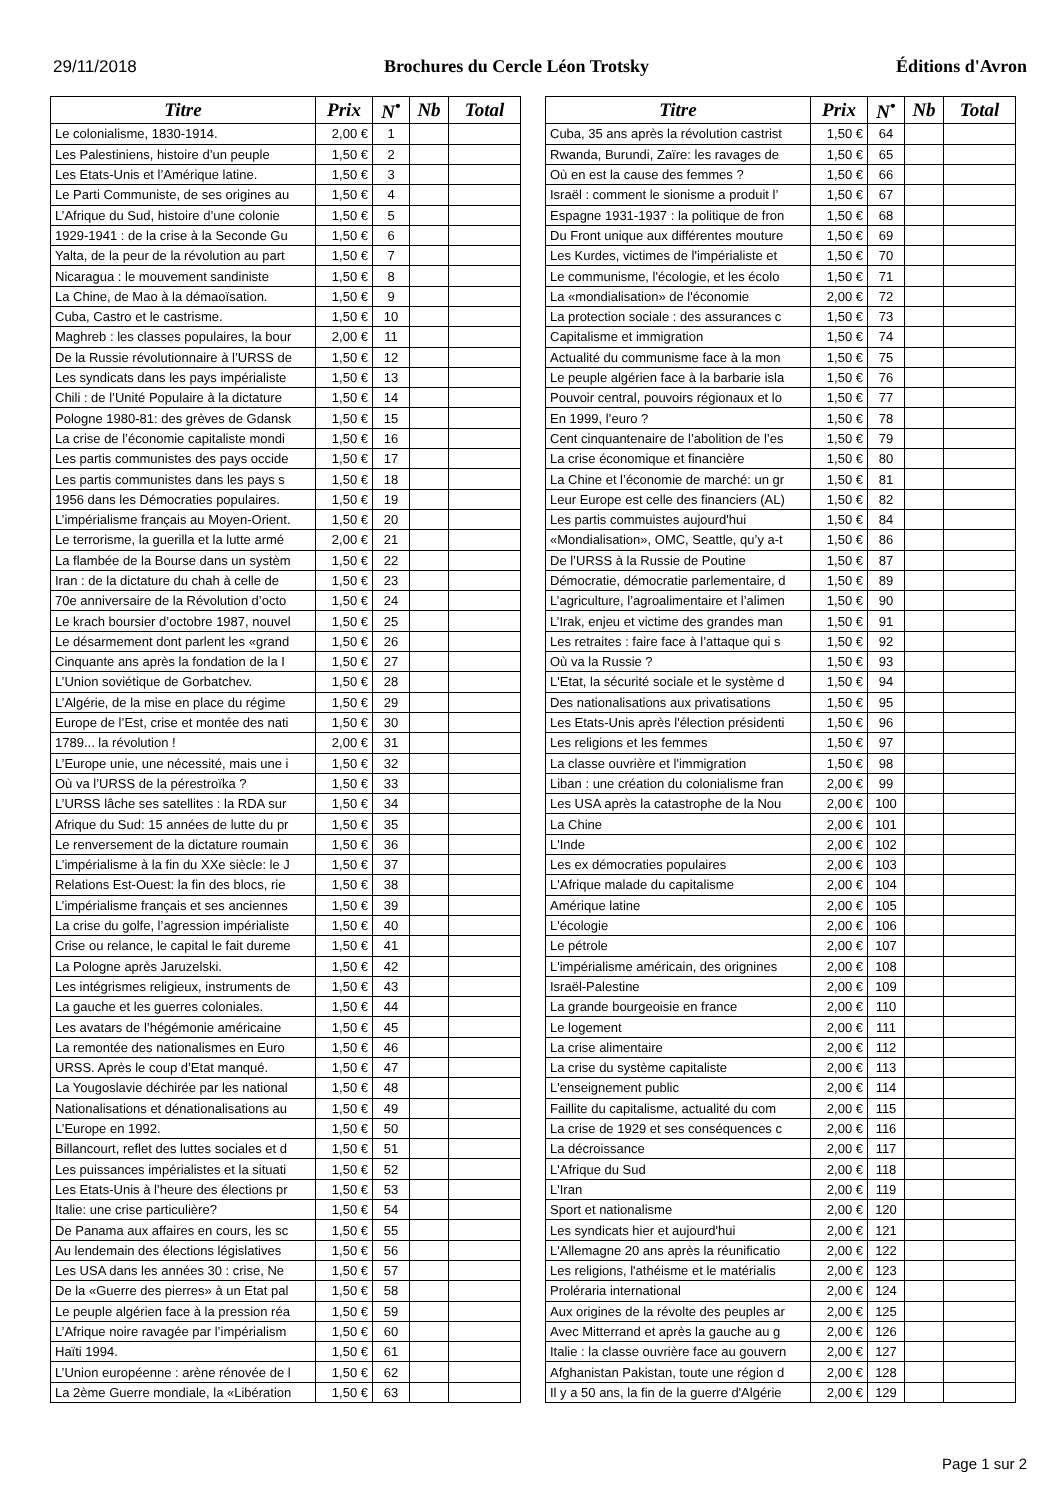29/11/2018 Brochures du Cercle Léon Trotsky Éditions d'Avron
| Titre | Prix | N<sup>•</sup> | Nb | Total |
| --- | --- | --- | --- | --- |
| Le colonialisme, 1830-1914. | 2,00 € | 1 | | |
| Les Palestiniens, histoire d’un peuple | 1,50 € | 2 | | |
| Les Etats-Unis et l’Amérique latine. | 1,50 € | 3 | | |
| Le Parti Communiste, de ses origines au | 1,50 € | 4 | | |
| L’Afrique du Sud, histoire d’une colonie | 1,50 € | 5 | | |
| 1929-1941 : de la crise à la Seconde Gu | 1,50 € | 6 | | |
| Yalta, de la peur de la révolution au part | 1,50 € | 7 | | |
| Nicaragua : le mouvement sandiniste | 1,50 € | 8 | | |
| La Chine, de Mao à la démaoïsation. | 1,50 € | 9 | | |
| Cuba, Castro et le castrisme. | 1,50 € | 10 | | |
| Maghreb : les classes populaires, la bour | 2,00 € | 11 | | |
| De la Russie révolutionnaire à l’URSS de | 1,50 € | 12 | | |
| Les syndicats dans les pays impérialiste | 1,50 € | 13 | | |
| Chili : de l’Unité Populaire à la dictature | 1,50 € | 14 | | |
| Pologne 1980-81: des grèves de Gdansk | 1,50 € | 15 | | |
| La crise de l’économie capitaliste mondi | 1,50 € | 16 | | |
| Les partis communistes des pays occide | 1,50 € | 17 | | |
| Les partis communistes dans les pays s | 1,50 € | 18 | | |
| 1956 dans les Démocraties populaires. | 1,50 € | 19 | | |
| L’impérialisme français au Moyen-Orient. | 1,50 € | 20 | | |
| Le terrorisme, la guerilla et la lutte armé | 2,00 € | 21 | | |
| La flambée de la Bourse dans un systèm | 1,50 € | 22 | | |
| Iran : de la dictature du chah à celle de | 1,50 € | 23 | | |
| 70e anniversaire de la Révolution d’octo | 1,50 € | 24 | | |
| Le krach boursier d’octobre 1987, nouvel | 1,50 € | 25 | | |
| Le désarmement dont parlent les «grand | 1,50 € | 26 | | |
| Cinquante ans après la fondation de la I | 1,50 € | 27 | | |
| L’Union soviétique de Gorbatchev. | 1,50 € | 28 | | |
| L’Algérie, de la mise en place du régime | 1,50 € | 29 | | |
| Europe de l’Est, crise et montée des nati | 1,50 € | 30 | | |
| 1789... la révolution ! | 2,00 € | 31 | | |
| L’Europe unie, une nécessité, mais une i | 1,50 € | 32 | | |
| Où va l’URSS de la pérestroïka ? | 1,50 € | 33 | | |
| L’URSS lâche ses satellites : la RDA sur | 1,50 € | 34 | | |
| Afrique du Sud: 15 années de lutte du pr | 1,50 € | 35 | | |
| Le renversement de la dictature roumain | 1,50 € | 36 | | |
| L’impérialisme à la fin du XXe siècle: le J | 1,50 € | 37 | | |
| Relations Est-Ouest: la fin des blocs, rie | 1,50 € | 38 | | |
| L’impérialisme français et ses anciennes | 1,50 € | 39 | | |
| La crise du golfe, l’agression impérialiste | 1,50 € | 40 | | |
| Crise ou relance, le capital le fait dureme | 1,50 € | 41 | | |
| La Pologne après Jaruzelski. | 1,50 € | 42 | | |
| Les intégrismes religieux, instruments de | 1,50 € | 43 | | |
| La gauche et les guerres coloniales. | 1,50 € | 44 | | |
| Les avatars de l’hégémonie américaine | 1,50 € | 45 | | |
| La remontée des nationalismes en Euro | 1,50 € | 46 | | |
| URSS. Après le coup d’Etat manqué. | 1,50 € | 47 | | |
| La Yougoslavie déchirée par les national | 1,50 € | 48 | | |
| Nationalisations et dénationalisations au | 1,50 € | 49 | | |
| L’Europe en 1992. | 1,50 € | 50 | | |
| Billancourt, reflet des luttes sociales et d | 1,50 € | 51 | | |
| Les puissances impérialistes et la situati | 1,50 € | 52 | | |
| Les Etats-Unis à l’heure des élections pr | 1,50 € | 53 | | |
| Italie: une crise particulière? | 1,50 € | 54 | | |
| De Panama aux affaires en cours, les sc | 1,50 € | 55 | | |
| Au lendemain des élections législatives | 1,50 € | 56 | | |
| Les USA dans les années 30 : crise, Ne | 1,50 € | 57 | | |
| De la «Guerre des pierres» à un Etat pal | 1,50 € | 58 | | |
| Le peuple algérien face à la pression réa | 1,50 € | 59 | | |
| L’Afrique noire ravagée par l’impérialism | 1,50 € | 60 | | |
| Haïti 1994. | 1,50 € | 61 | | |
| L’Union européenne : arène rénovée de l | 1,50 € | 62 | | |
| La 2ème Guerre mondiale, la «Libération | 1,50 € | 63 | | |
| Titre | Prix | N<sup>•</sup> | Nb | Total |
| --- | --- | --- | --- | --- |
| Cuba, 35 ans après la révolution castrist | 1,50 € | 64 | | |
| Rwanda, Burundi, Zaïre: les ravages de | 1,50 € | 65 | | |
| Où en est la cause des femmes ? | 1,50 € | 66 | | |
| Israël : comment le sionisme a produit l’ | 1,50 € | 67 | | |
| Espagne 1931-1937 : la politique de fron | 1,50 € | 68 | | |
| Du Front unique aux différentes mouture | 1,50 € | 69 | | |
| Les Kurdes, victimes de l'impérialiste et | 1,50 € | 70 | | |
| Le communisme, l'écologie, et les écolo | 1,50 € | 71 | | |
| La «mondialisation» de l'économie | 2,00 € | 72 | | |
| La protection sociale : des assurances c | 1,50 € | 73 | | |
| Capitalisme et immigration | 1,50 € | 74 | | |
| Actualité du communisme face à la mon | 1,50 € | 75 | | |
| Le peuple algérien face à la barbarie isla | 1,50 € | 76 | | |
| Pouvoir central, pouvoirs régionaux et lo | 1,50 € | 77 | | |
| En 1999, l’euro ? | 1,50 € | 78 | | |
| Cent cinquantenaire de l’abolition de l’es | 1,50 € | 79 | | |
| La crise économique et financière | 1,50 € | 80 | | |
| La Chine et l’économie de marché: un gr | 1,50 € | 81 | | |
| Leur Europe est celle des financiers (AL) | 1,50 € | 82 | | |
| Les partis commuistes aujourd'hui | 1,50 € | 84 | | |
| «Mondialisation», OMC, Seattle, qu’y a-t | 1,50 € | 86 | | |
| De l’URSS à la Russie de Poutine | 1,50 € | 87 | | |
| Démocratie, démocratie parlementaire, d | 1,50 € | 89 | | |
| L’agriculture, l’agroalimentaire et l’alimen | 1,50 € | 90 | | |
| L’Irak, enjeu et victime des grandes man | 1,50 € | 91 | | |
| Les retraites : faire face à l’attaque qui s | 1,50 € | 92 | | |
| Où va la Russie ? | 1,50 € | 93 | | |
| L'Etat, la sécurité sociale et le système d | 1,50 € | 94 | | |
| Des nationalisations aux privatisations | 1,50 € | 95 | | |
| Les Etats-Unis après l'élection présidenti | 1,50 € | 96 | | |
| Les religions et les femmes | 1,50 € | 97 | | |
| La classe ouvrière et l'immigration | 1,50 € | 98 | | |
| Liban : une création du colonialisme fran | 2,00 € | 99 | | |
| Les USA après la catastrophe de la Nou | 2,00 € | 100 | | |
| La Chine | 2,00 € | 101 | | |
| L'Inde | 2,00 € | 102 | | |
| Les ex démocraties populaires | 2,00 € | 103 | | |
| L'Afrique malade du capitalisme | 2,00 € | 104 | | |
| Amérique latine | 2,00 € | 105 | | |
| L'écologie | 2,00 € | 106 | | |
| Le pétrole | 2,00 € | 107 | | |
| L'impérialisme américain, des orignines | 2,00 € | 108 | | |
| Israël-Palestine | 2,00 € | 109 | | |
| La grande bourgeoisie en france | 2,00 € | 110 | | |
| Le logement | 2,00 € | 111 | | |
| La crise alimentaire | 2,00 € | 112 | | |
| La crise du système capitaliste | 2,00 € | 113 | | |
| L'enseignement public | 2,00 € | 114 | | |
| Faillite du capitalisme, actualité du com | 2,00 € | 115 | | |
| La crise de 1929 et ses conséquences c | 2,00 € | 116 | | |
| La décroissance | 2,00 € | 117 | | |
| L'Afrique du Sud | 2,00 € | 118 | | |
| L'Iran | 2,00 € | 119 | | |
| Sport et nationalisme | 2,00 € | 120 | | |
| Les syndicats hier et aujourd'hui | 2,00 € | 121 | | |
| L'Allemagne 20 ans après la réunificatio | 2,00 € | 122 | | |
| Les religions, l'athéisme et le matérialis | 2,00 € | 123 | | |
| Proléraria international | 2,00 € | 124 | | |
| Aux origines de la révolte des peuples ar | 2,00 € | 125 | | |
| Avec Mitterrand et après la gauche au g | 2,00 € | 126 | | |
| Italie : la classe ouvrière face au gouvern | 2,00 € | 127 | | |
| Afghanistan Pakistan, toute une région d | 2,00 € | 128 | | |
| Il y a 50 ans, la fin de la guerre d'Algérie | 2,00 € | 129 | | |
Page 1 sur 2